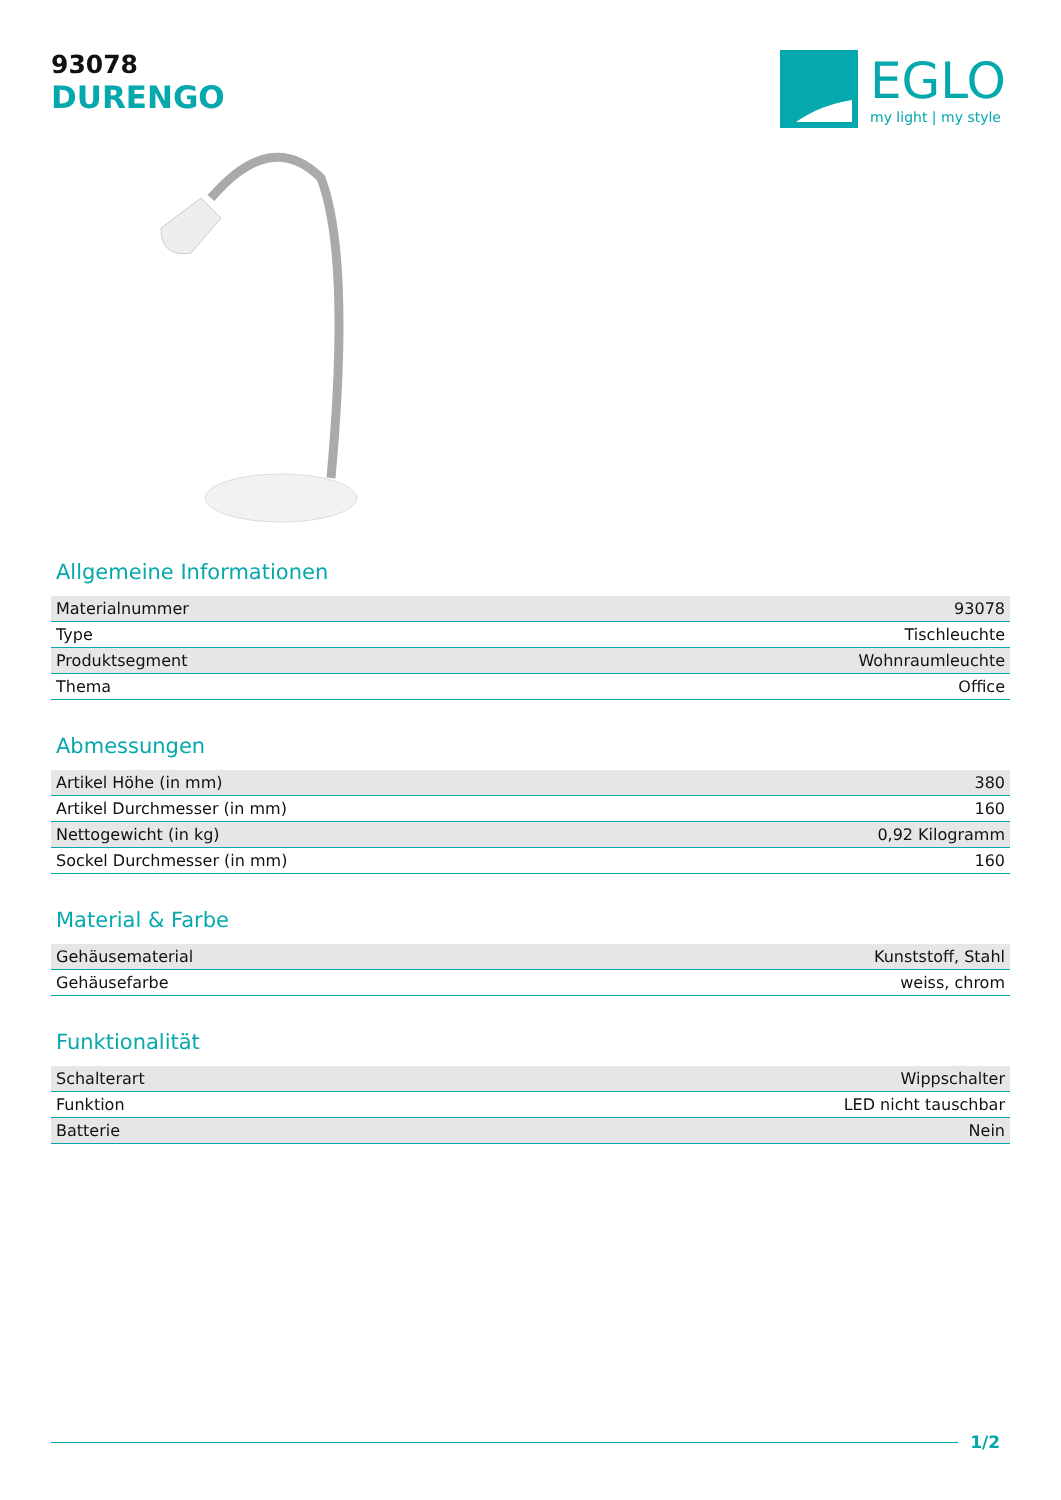93078
DURENGO
EGLO
my light | my style
Allgemeine Informationen
| Materialnummer | 93078 |
| Type | Tischleuchte |
| Produktsegment | Wohnraumleuchte |
| Thema | Office |
Abmessungen
| Artikel Höhe (in mm) | 380 |
| Artikel Durchmesser (in mm) | 160 |
| Nettogewicht (in kg) | 0,92 Kilogramm |
| Sockel Durchmesser (in mm) | 160 |
Material & Farbe
| Gehäusematerial | Kunststoff, Stahl |
| Gehäusefarbe | weiss, chrom |
Funktionalität
| Schalterart | Wippschalter |
| Funktion | LED nicht tauschbar |
| Batterie | Nein |
1/2